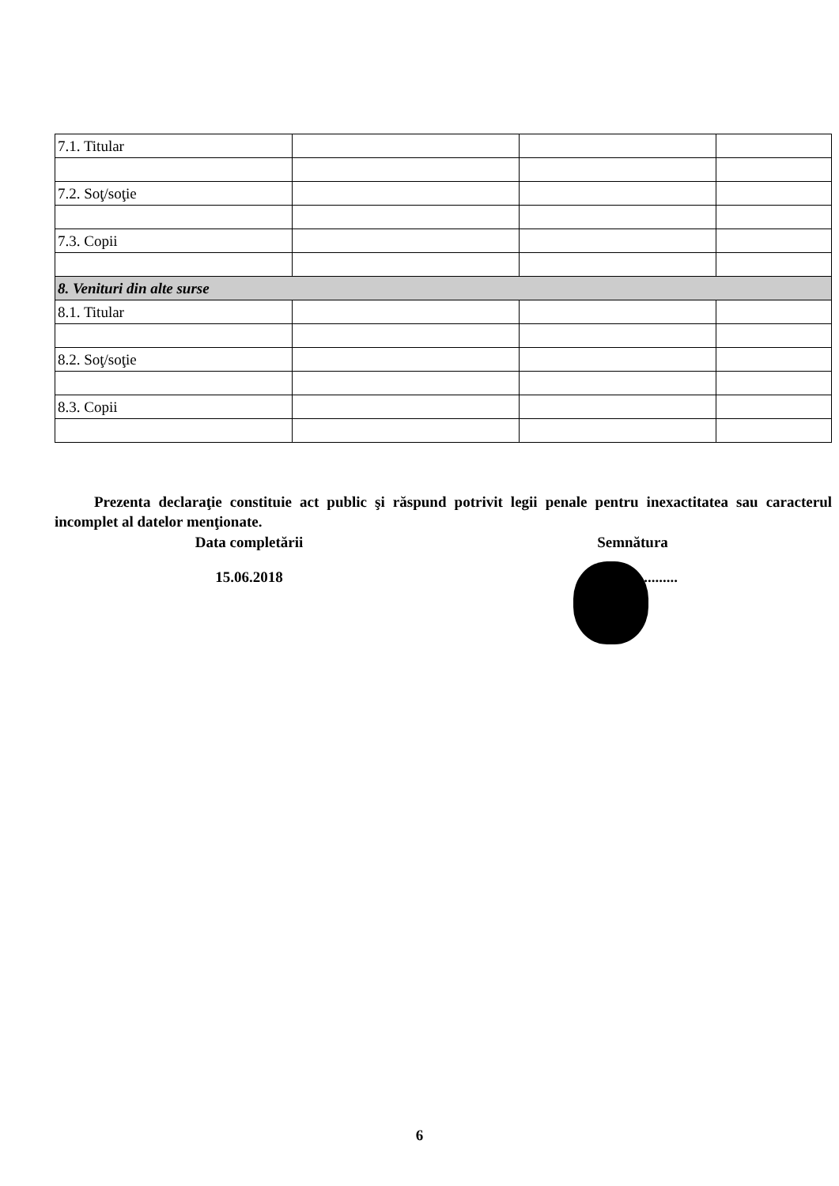| 7.1. Titular | | | |
| 7.2. Soţ/soţie | | | |
| 7.3. Copii | | | |
| 8. Venituri din alte surse | | | |
| 8.1. Titular | | | |
| 8.2. Soţ/soţie | | | |
| 8.3. Copii | | | |
Prezenta declaraţie constituie act public şi răspund potrivit legii penale pentru inexactitatea sau caracterul incomplet al datelor menţionate.
Data completării
15.06.2018
Semnătura
........................
6